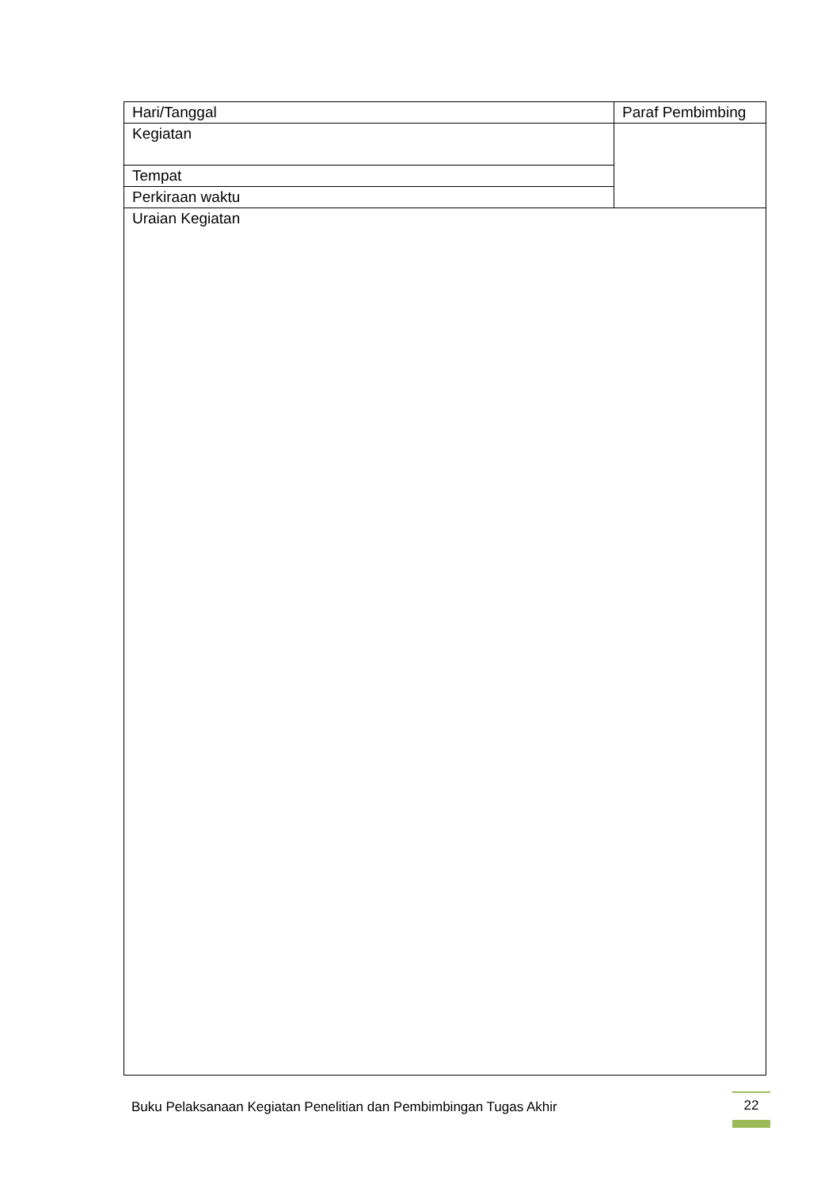| Hari/Tanggal | Paraf Pembimbing |
| Kegiatan | |
| Tempat | |
| Perkiraan waktu | |
| Uraian Kegiatan | |
Buku Pelaksanaan Kegiatan Penelitian dan Pembimbingan Tugas Akhir
22